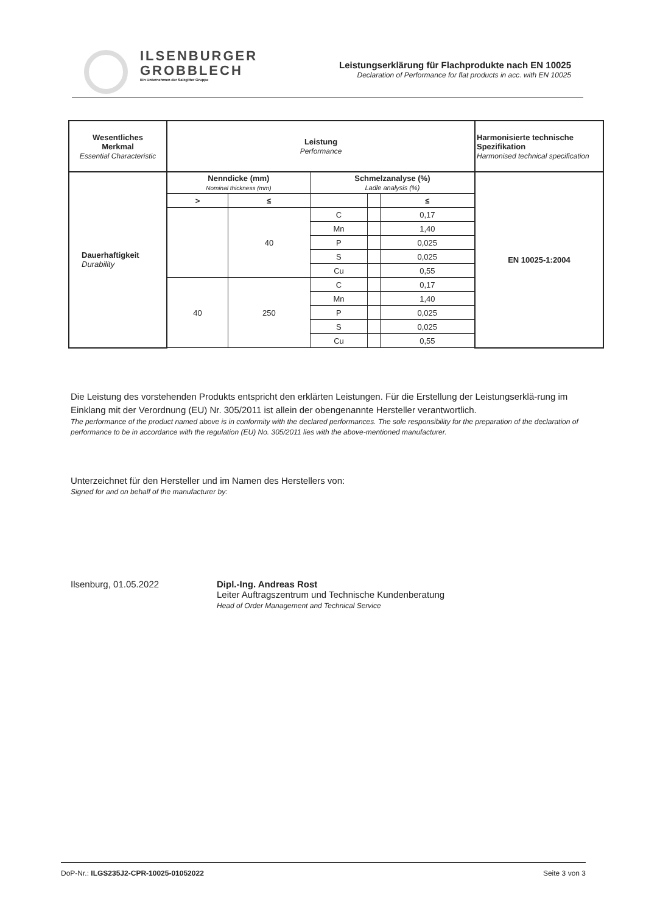ILSENBURGER
GROBBLECH
Ein Unternehmen der Salzgitter Gruppe
Leistungserklärung für Flachprodukte nach EN 10025
Declaration of Performance for flat products in acc. with EN 10025
| Wesentliches Merkmal Essential Characteristic | Leistung Performance | | | | | Harmonisierte technische Spezifikation Harmonised technical specification |
| --- | --- | --- | --- | --- | --- | --- |
| Dauerhaftigkeit Durability | Nenndicke (mm) Nominal thickness (mm) | | Schmelzanalyse (%) Ladle analysis (%) | | | EN 10025-1:2004 |
| | > | ≤ | | | ≤ | |
| | | 40 | C | | 0,17 | |
| | | | Mn | | 1,40 | |
| | | | P | | 0,025 | |
| | | | S | | 0,025 | |
| | | | Cu | | 0,55 | |
| | 40 | 250 | C | | 0,17 | |
| | | | Mn | | 1,40 | |
| | | | P | | 0,025 | |
| | | | S | | 0,025 | |
| | | | Cu | | 0,55 | |
Die Leistung des vorstehenden Produkts entspricht den erklärten Leistungen. Für die Erstellung der Leistungserklä-rung im Einklang mit der Verordnung (EU) Nr. 305/2011 ist allein der obengenannte Hersteller verantwortlich.
The performance of the product named above is in conformity with the declared performances. The sole responsibility for the preparation of the declaration of performance to be in accordance with the regulation (EU) No. 305/2011 lies with the above-mentioned manufacturer.
Unterzeichnet für den Hersteller und im Namen des Herstellers von:
Signed for and on behalf of the manufacturer by:
Ilsenburg, 01.05.2022 Dipl.-Ing. Andreas Rost
Leiter Auftragszentrum und Technische Kundenberatung
Head of Order Management and Technical Service
DoP-Nr.: ILGS235J2-CPR-10025-01052022 Seite 3 von 3